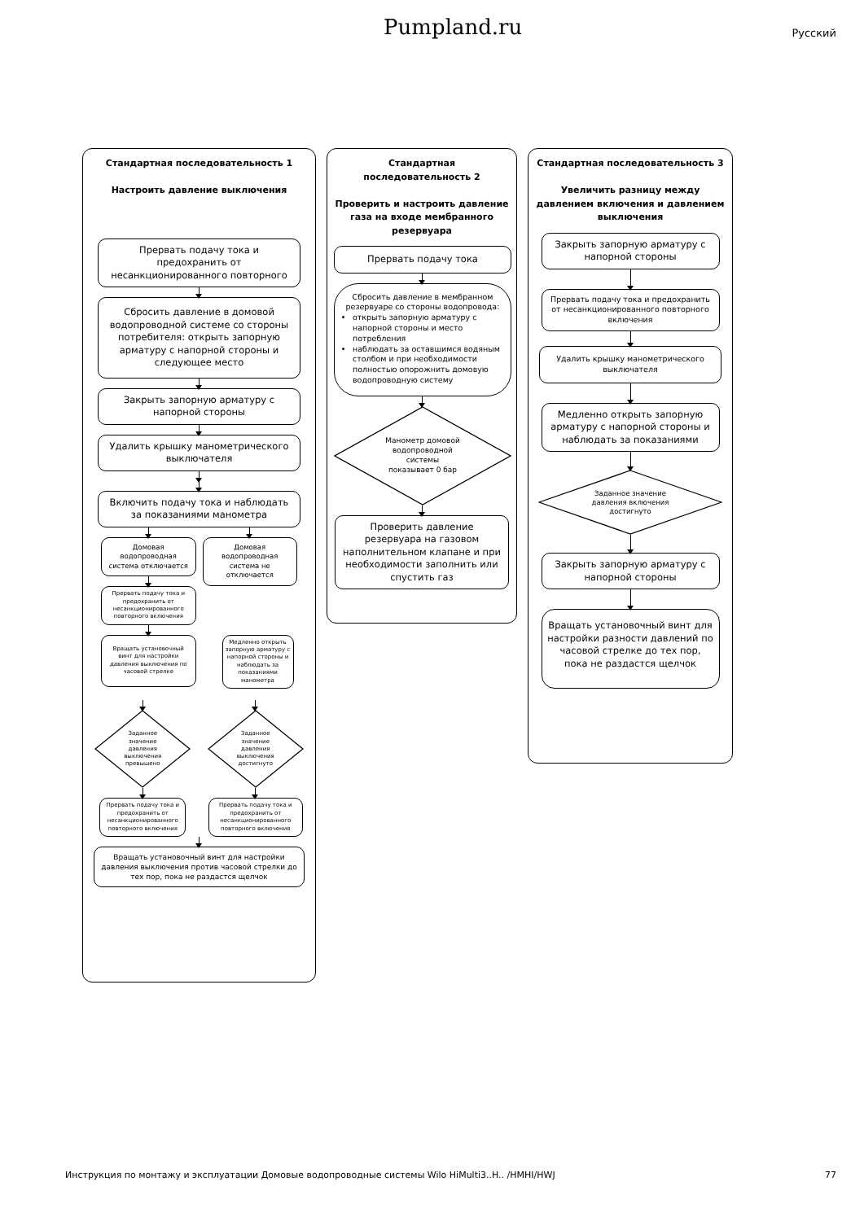Pumpland.ru
Русский
Стандартная последовательность 1
Настроить давление выключения
Прервать подачу тока и предохранить от несанкционированного повторного
Сбросить давление в домовой водопроводной системе со стороны потребителя: открыть запорную арматуру с напорной стороны и следующее место
Закрыть запорную арматуру с напорной стороны
Удалить крышку манометрического выключателя
Включить подачу тока и наблюдать за показаниями манометра
Домовая водопроводная система отключается
Прервать подачу тока и предохранить от несанкционированного повторного включения
Вращать установочный винт для настройки давления выключения по часовой стрелке
Домовая водопроводная система не отключается
Медленно открыть запорную арматуру с напорной стороны и наблюдать за показаниями манометра
Заданное
значение
давления
выключения
превышено
Прервать подачу тока и предохранить от несанкционированного повторного включения
Заданное
значение
давления
выключения
достигнуто
Прервать подачу тока и предохранить от несанкционированного повторного включения
Вращать установочный винт для настройки давления выключения против часовой стрелки до тех пор, пока не раздастся щелчок
Стандартная
последовательность 2
Проверить и настроить давление газа на входе мембранного резервуара
Прервать подачу тока
Сбросить давление в мембранном резервуаре со стороны водопровода:
открыть запорную арматуру с напорной стороны и место потребления
наблюдать за оставшимся водяным столбом и при необходимости полностью опорожнить домовую водопроводную систему
Манометр домовой
водопроводной
системы
показывает 0 бар
Проверить давление резервуара на газовом наполнительном клапане и при необходимости заполнить или спустить газ
Стандартная последовательность 3
Увеличить разницу между давлением включения и давлением выключения
Закрыть запорную арматуру с напорной стороны
Прервать подачу тока и предохранить от несанкционированного повторного включения
Удалить крышку манометрического выключателя
Медленно открыть запорную арматуру с напорной стороны и наблюдать за показаниями
Заданное значение
давления включения
достигнуто
Закрыть запорную арматуру с напорной стороны
Вращать установочный винт для настройки разности давлений по часовой стрелке до тех пор, пока не раздастся щелчок
Инструкция по монтажу и эксплуатации Домовые водопроводные системы Wilo HiMulti3..H.. /HMHI/HWJ 77